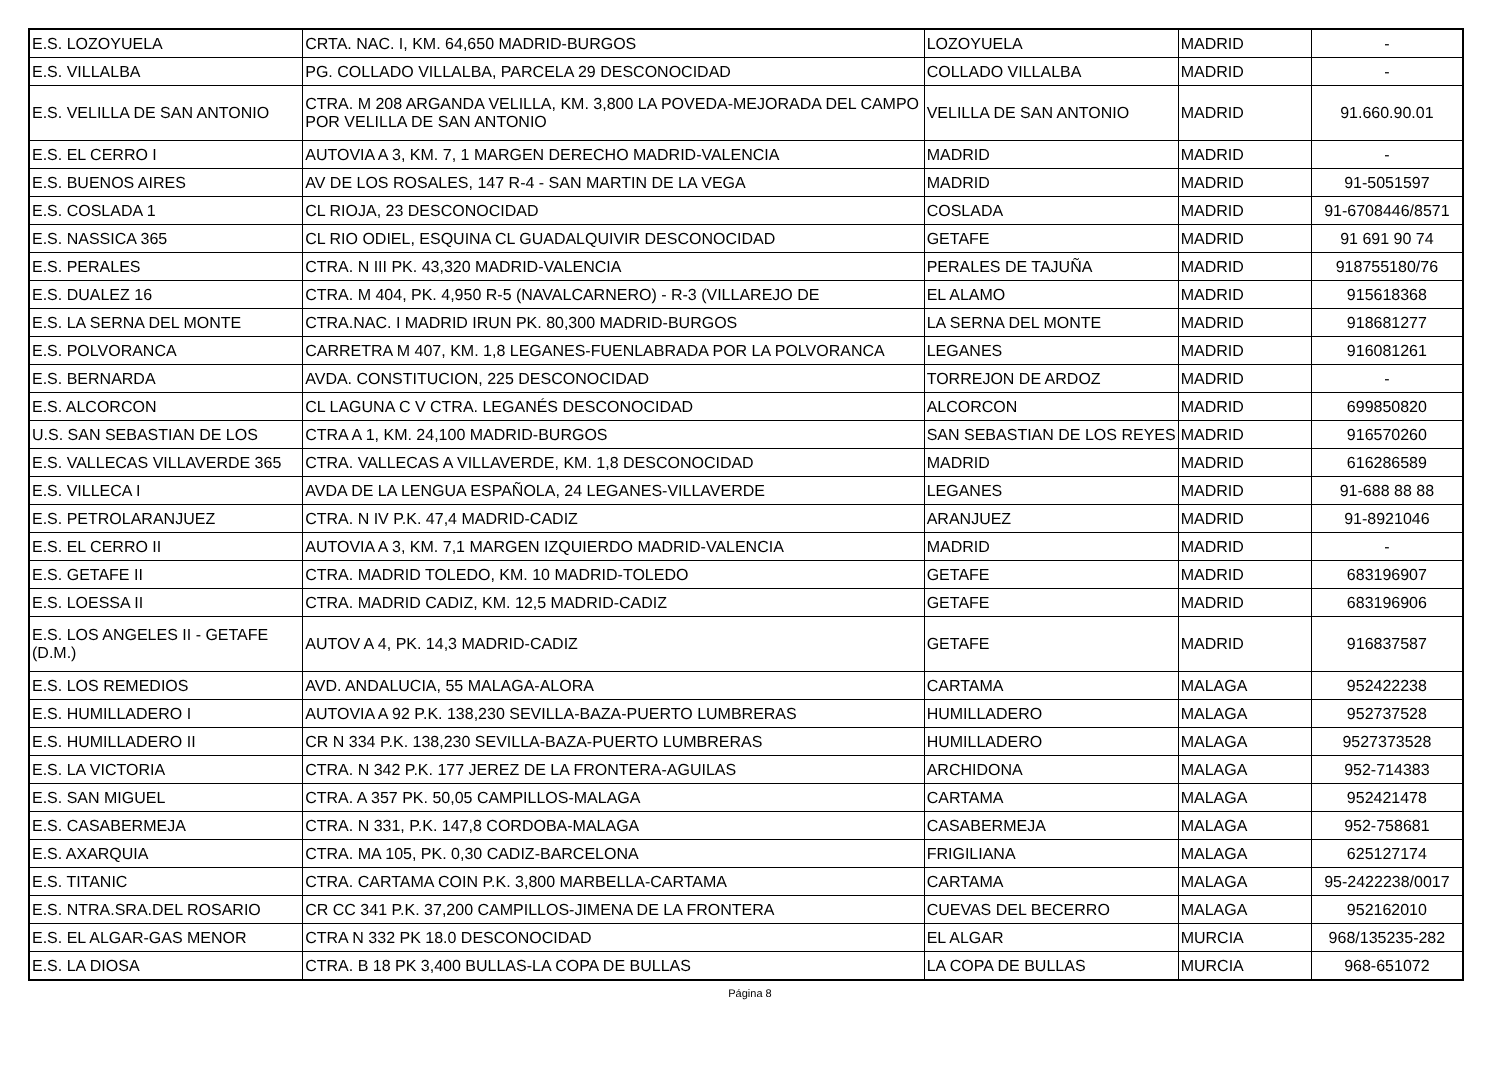| E.S. LOZOYUELA | CRTA. NAC. I, KM. 64,650 MADRID-BURGOS | LOZOYUELA | MADRID | - |
| E.S. VILLALBA | PG. COLLADO VILLALBA, PARCELA 29 DESCONOCIDAD | COLLADO VILLALBA | MADRID | - |
| E.S. VELILLA DE SAN ANTONIO | CTRA. M 208 ARGANDA VELILLA, KM. 3,800 LA POVEDA-MEJORADA DEL CAMPO POR VELILLA DE SAN ANTONIO | VELILLA DE SAN ANTONIO | MADRID | 91.660.90.01 |
| E.S. EL CERRO I | AUTOVIA A 3, KM. 7, 1 MARGEN DERECHO MADRID-VALENCIA | MADRID | MADRID | - |
| E.S. BUENOS AIRES | AV DE LOS ROSALES, 147 R-4 - SAN MARTIN DE LA VEGA | MADRID | MADRID | 91-5051597 |
| E.S. COSLADA 1 | CL RIOJA, 23 DESCONOCIDAD | COSLADA | MADRID | 91-6708446/8571 |
| E.S. NASSICA 365 | CL RIO ODIEL, ESQUINA CL GUADALQUIVIR DESCONOCIDAD | GETAFE | MADRID | 91 691 90 74 |
| E.S. PERALES | CTRA. N III PK. 43,320 MADRID-VALENCIA | PERALES DE TAJUÑA | MADRID | 918755180/76 |
| E.S. DUALEZ 16 | CTRA. M 404, PK. 4,950 R-5 (NAVALCARNERO) - R-3 (VILLAREJO DE | EL ALAMO | MADRID | 915618368 |
| E.S. LA SERNA DEL MONTE | CTRA.NAC. I MADRID IRUN PK. 80,300 MADRID-BURGOS | LA SERNA DEL MONTE | MADRID | 918681277 |
| E.S. POLVORANCA | CARRETRA M 407, KM. 1,8 LEGANES-FUENLABRADA POR LA POLVORANCA | LEGANES | MADRID | 916081261 |
| E.S. BERNARDA | AVDA. CONSTITUCION, 225 DESCONOCIDAD | TORREJON DE ARDOZ | MADRID | - |
| E.S. ALCORCON | CL LAGUNA C V CTRA. LEGANÉS DESCONOCIDAD | ALCORCON | MADRID | 699850820 |
| U.S. SAN SEBASTIAN DE LOS | CTRA A 1, KM. 24,100 MADRID-BURGOS | SAN SEBASTIAN DE LOS REYES | MADRID | 916570260 |
| E.S. VALLECAS VILLAVERDE 365 | CTRA. VALLECAS A VILLAVERDE, KM. 1,8 DESCONOCIDAD | MADRID | MADRID | 616286589 |
| E.S. VILLECA I | AVDA DE LA LENGUA ESPAÑOLA, 24 LEGANES-VILLAVERDE | LEGANES | MADRID | 91-688 88 88 |
| E.S. PETROLARANJUEZ | CTRA. N IV P.K. 47,4 MADRID-CADIZ | ARANJUEZ | MADRID | 91-8921046 |
| E.S. EL CERRO II | AUTOVIA A 3, KM. 7,1 MARGEN IZQUIERDO MADRID-VALENCIA | MADRID | MADRID | - |
| E.S. GETAFE II | CTRA. MADRID TOLEDO, KM. 10 MADRID-TOLEDO | GETAFE | MADRID | 683196907 |
| E.S. LOESSA II | CTRA. MADRID CADIZ, KM. 12,5 MADRID-CADIZ | GETAFE | MADRID | 683196906 |
| E.S. LOS ANGELES II - GETAFE (D.M.) | AUTOV A 4, PK. 14,3 MADRID-CADIZ | GETAFE | MADRID | 916837587 |
| E.S. LOS REMEDIOS | AVD. ANDALUCIA, 55 MALAGA-ALORA | CARTAMA | MALAGA | 952422238 |
| E.S. HUMILLADERO I | AUTOVIA A 92 P.K. 138,230 SEVILLA-BAZA-PUERTO LUMBRERAS | HUMILLADERO | MALAGA | 952737528 |
| E.S. HUMILLADERO II | CR N 334 P.K. 138,230 SEVILLA-BAZA-PUERTO LUMBRERAS | HUMILLADERO | MALAGA | 9527373528 |
| E.S. LA VICTORIA | CTRA. N 342 P.K. 177 JEREZ DE LA FRONTERA-AGUILAS | ARCHIDONA | MALAGA | 952-714383 |
| E.S. SAN MIGUEL | CTRA. A 357 PK. 50,05 CAMPILLOS-MALAGA | CARTAMA | MALAGA | 952421478 |
| E.S. CASABERMEJA | CTRA. N 331, P.K. 147,8 CORDOBA-MALAGA | CASABERMEJA | MALAGA | 952-758681 |
| E.S. AXARQUIA | CTRA. MA 105, PK. 0,30 CADIZ-BARCELONA | FRIGILIANA | MALAGA | 625127174 |
| E.S. TITANIC | CTRA. CARTAMA COIN P.K. 3,800 MARBELLA-CARTAMA | CARTAMA | MALAGA | 95-2422238/0017 |
| E.S. NTRA.SRA.DEL ROSARIO | CR CC 341 P.K. 37,200 CAMPILLOS-JIMENA DE LA FRONTERA | CUEVAS DEL BECERRO | MALAGA | 952162010 |
| E.S. EL ALGAR-GAS MENOR | CTRA N 332 PK 18.0 DESCONOCIDAD | EL ALGAR | MURCIA | 968/135235-282 |
| E.S. LA DIOSA | CTRA. B 18 PK 3,400 BULLAS-LA COPA DE BULLAS | LA COPA DE BULLAS | MURCIA | 968-651072 |
Página 8